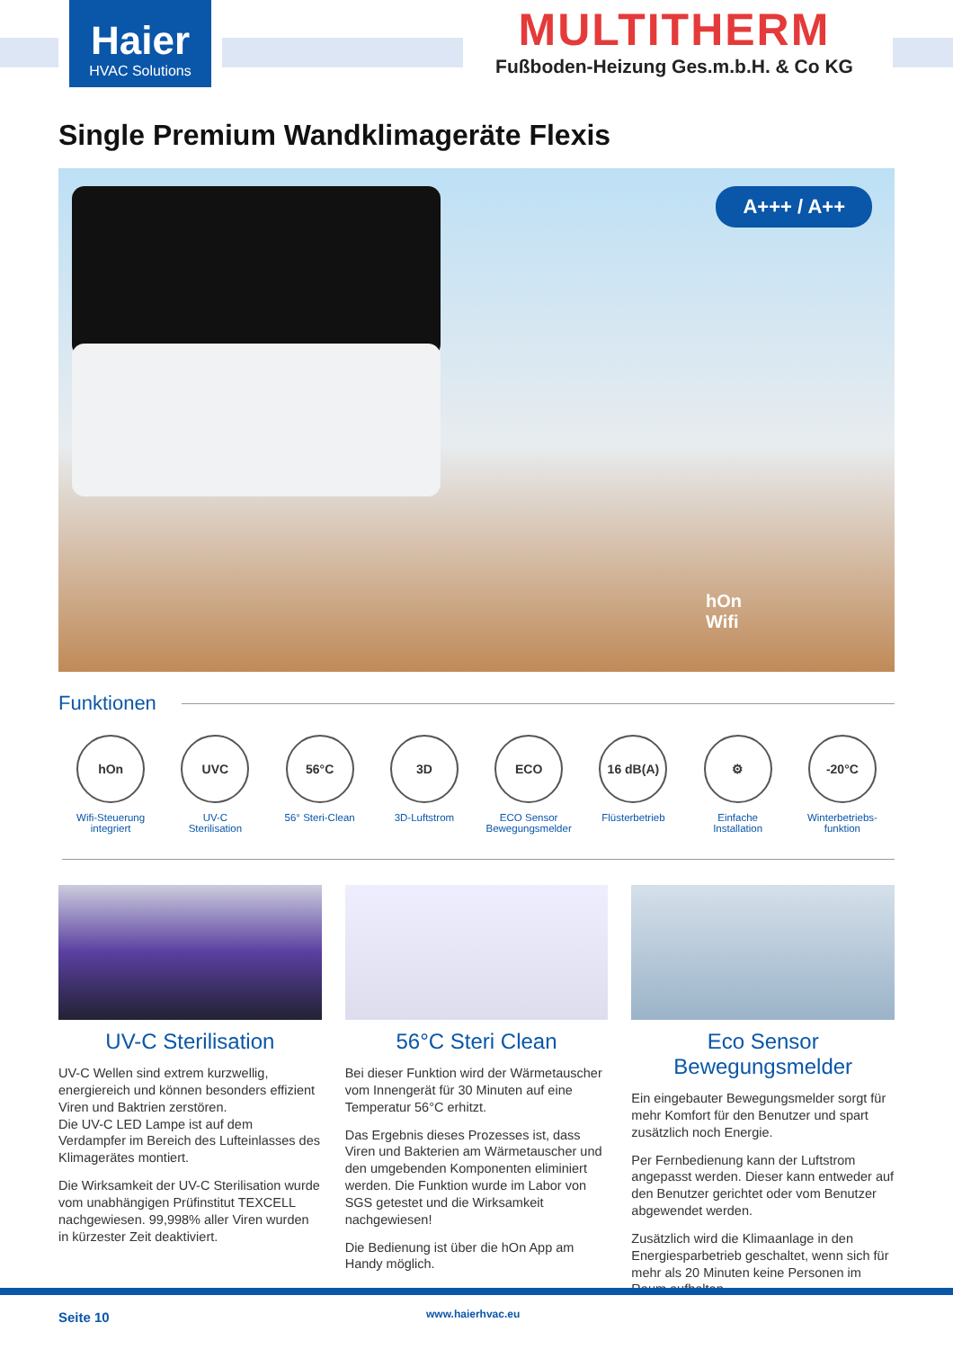Haier
HVAC Solutions
MULTITHERM
Fußboden-Heizung Ges.m.b.H. & Co KG
Single Premium Wandklimageräte Flexis
A+++ / A++
hOn
Wifi
Funktionen
hOn
Wifi-Steuerung
integriert
UVC
UV-C
Sterilisation
56°C
56° Steri-Clean
3D
3D-Luftstrom
ECO
ECO Sensor
Bewegungsmelder
16 dB(A)
Flüsterbetrieb
⚙
Einfache
Installation
-20°C
Winterbetriebs-
funktion
UV-C Sterilisation
UV-C Wellen sind extrem kurzwellig, energiereich und können besonders effizient Viren und Baktrien zerstören.
Die UV-C LED Lampe ist auf dem Verdampfer im Bereich des Lufteinlasses des Klimagerätes montiert.
Die Wirksamkeit der UV-C Sterilisation wurde vom unabhängigen Prüfinstitut TEXCELL nachgewiesen. 99,998% aller Viren wurden in kürzester Zeit deaktiviert.
56°C Steri Clean
Bei dieser Funktion wird der Wärmetauscher vom Innengerät für 30 Minuten auf eine Temperatur 56°C erhitzt.
Das Ergebnis dieses Prozesses ist, dass Viren und Bakterien am Wärmetauscher und den umgebenden Komponenten eliminiert werden. Die Funktion wurde im Labor von SGS getestet und die Wirksamkeit nachgewiesen!
Die Bedienung ist über die hOn App am Handy möglich.
Eco Sensor
Bewegungsmelder
Ein eingebauter Bewegungsmelder sorgt für mehr Komfort für den Benutzer und spart zusätzlich noch Energie.
Per Fernbedienung kann der Luftstrom angepasst werden. Dieser kann entweder auf den Benutzer gerichtet oder vom Benutzer abgewendet werden.
Zusätzlich wird die Klimaanlage in den Energiesparbetrieb geschaltet, wenn sich für mehr als 20 Minuten keine Personen im Raum aufhalten.
Seite 10 www.haierhvac.eu